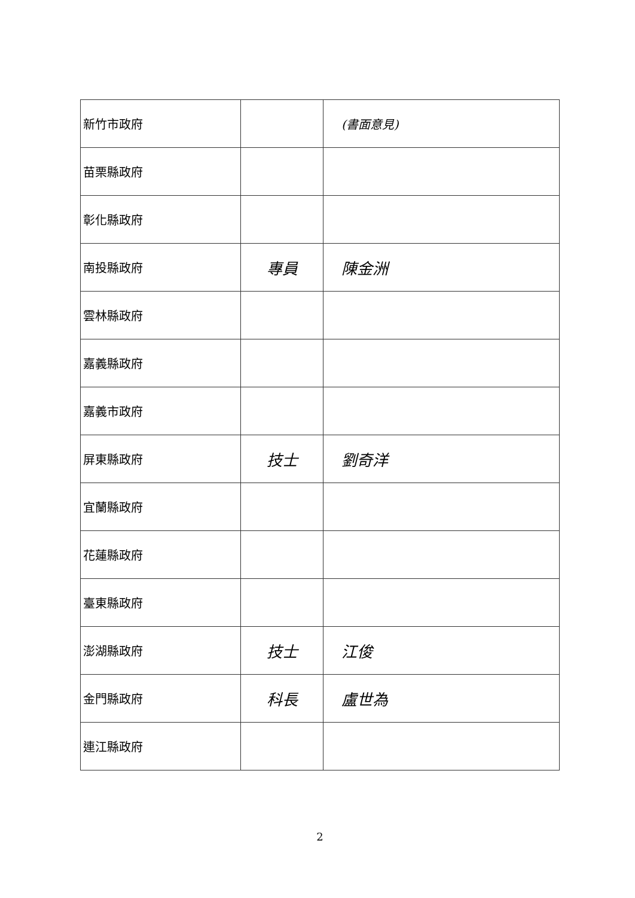| 新竹市政府 | | (書面意見) |
| 苗栗縣政府 | | |
| 彰化縣政府 | | |
| 南投縣政府 | 專員 | 陳金洲 |
| 雲林縣政府 | | |
| 嘉義縣政府 | | |
| 嘉義市政府 | | |
| 屏東縣政府 | 技士 | 劉奇洋 |
| 宜蘭縣政府 | | |
| 花蓮縣政府 | | |
| 臺東縣政府 | | |
| 澎湖縣政府 | 技士 | 江俊 |
| 金門縣政府 | 科長 | 盧世為 |
| 連江縣政府 | | |
2